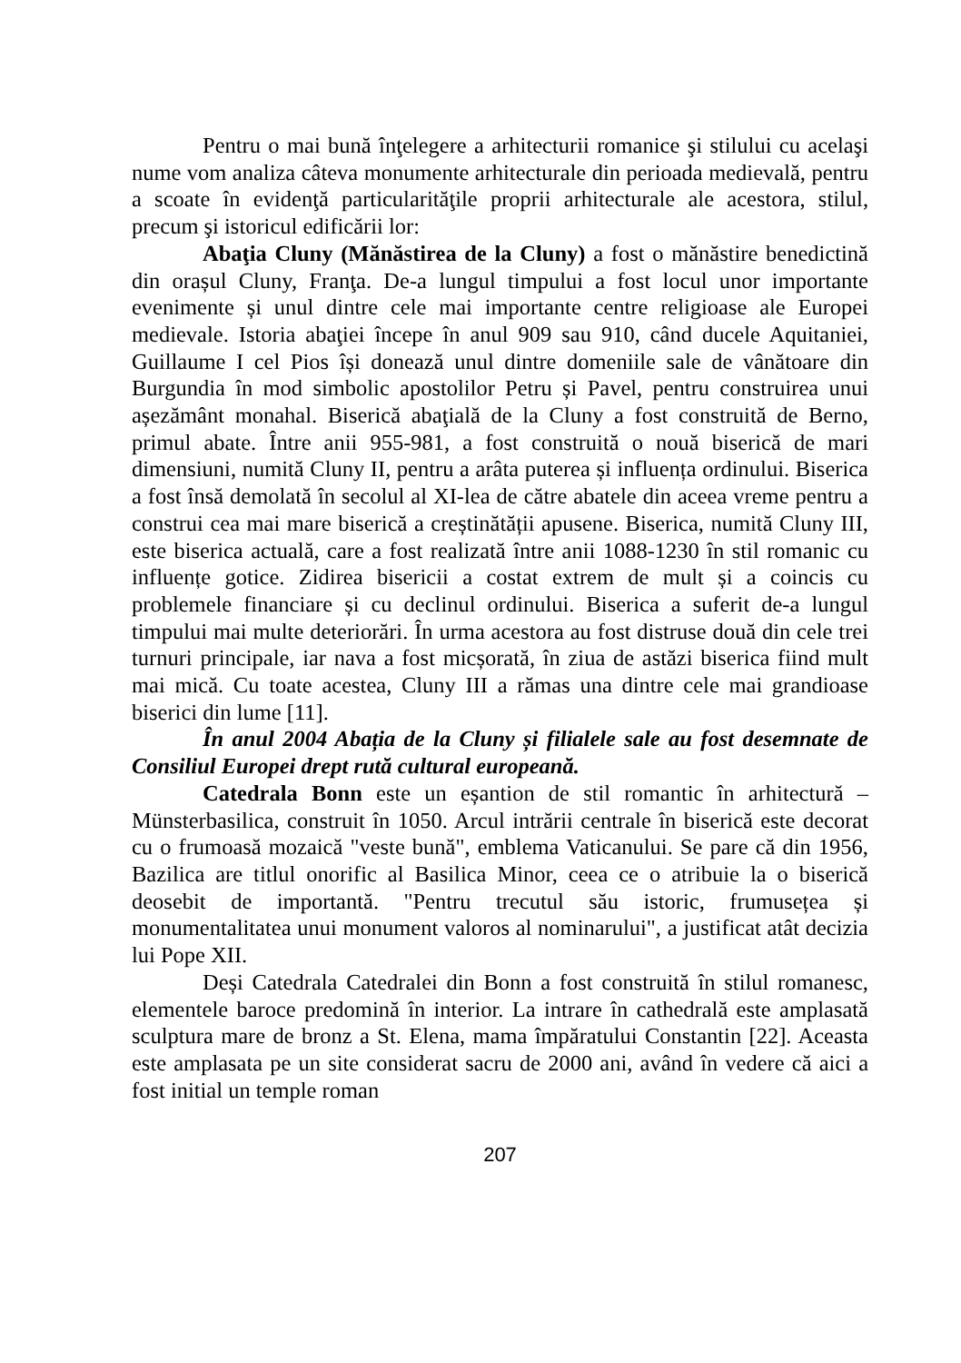Pentru o mai bună înţelegere a arhitecturii romanice şi stilului cu acelaşi nume vom analiza câteva monumente arhitecturale din perioada medievală, pentru a scoate în evidenţă particularităţile proprii arhitecturale ale acestora, stilul, precum şi istoricul edificării lor:
Abaţia Cluny (Mănăstirea de la Cluny) a fost o mănăstire benedictină din orașul Cluny, Franţa. De-a lungul timpului a fost locul unor importante evenimente și unul dintre cele mai importante centre religioase ale Europei medievale. Istoria abaţiei începe în anul 909 sau 910, când ducele Aquitaniei, Guillaume I cel Pios își donează unul dintre domeniile sale de vânătoare din Burgundia în mod simbolic apostolilor Petru și Pavel, pentru construirea unui așezământ monahal. Biserică abaţială de la Cluny a fost construită de Berno, primul abate. Între anii 955-981, a fost construită o nouă biserică de mari dimensiuni, numită Cluny II, pentru a arâta puterea și influența ordinului. Biserica a fost însă demolată în secolul al XI-lea de către abatele din aceea vreme pentru a construi cea mai mare biserică a creștinătății apusene. Biserica, numită Cluny III, este biserica actuală, care a fost realizată între anii 1088-1230 în stil romanic cu influențe gotice. Zidirea bisericii a costat extrem de mult și a coincis cu problemele financiare și cu declinul ordinului. Biserica a suferit de-a lungul timpului mai multe deteriorări. În urma acestora au fost distruse două din cele trei turnuri principale, iar nava a fost micșorată, în ziua de astăzi biserica fiind mult mai mică. Cu toate acestea, Cluny III a rămas una dintre cele mai grandioase biserici din lume [11].
În anul 2004 Abația de la Cluny și filialele sale au fost desemnate de Consiliul Europei drept rută cultural europeană.
Catedrala Bonn este un eșantion de stil romantic în arhitectură – Münsterbasilica, construit în 1050. Arcul intrării centrale în biserică este decorat cu o frumoasă mozaică "veste bună", emblema Vaticanului. Se pare că din 1956, Bazilica are titlul onorific al Basilica Minor, ceea ce o atribuie la o biserică deosebit de importantă. "Pentru trecutul său istoric, frumusețea și monumentalitatea unui monument valoros al nominarului", a justificat atât decizia lui Pope XII.
Deși Catedrala Catedralei din Bonn a fost construită în stilul romanesc, elementele baroce predomină în interior. La intrare în cathedrală este amplasată sculptura mare de bronz a St. Elena, mama împăratului Constantin [22]. Aceasta este amplasata pe un site considerat sacru de 2000 ani, având în vedere că aici a fost initial un temple roman
207